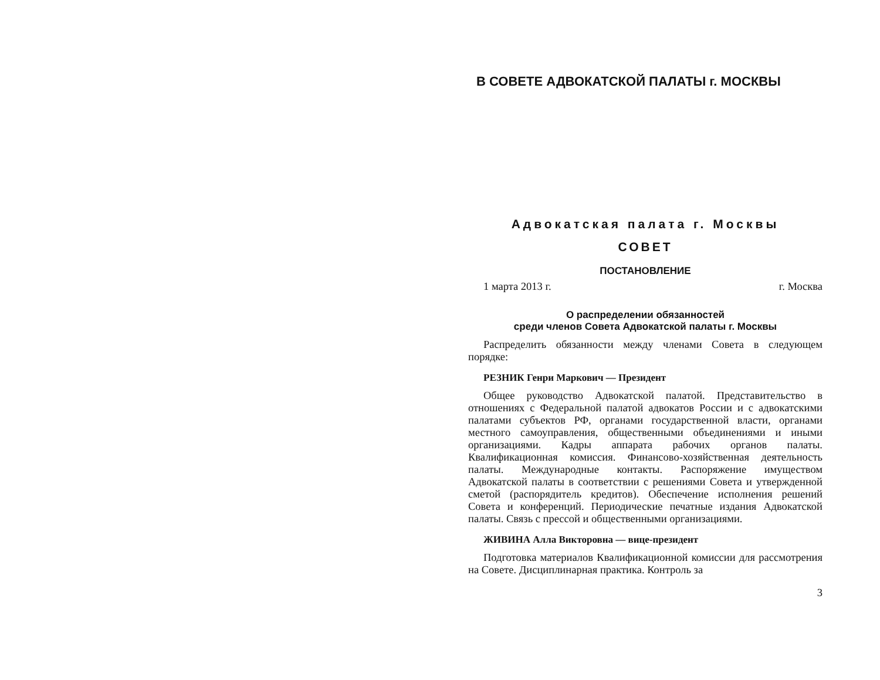В СОВЕТЕ АДВОКАТСКОЙ ПАЛАТЫ г. МОСКВЫ
Адвокатская палата г. Москвы
СОВЕТ
ПОСТАНОВЛЕНИЕ
1 марта 2013 г. г. Москва
О распределении обязанностей
среди членов Совета Адвокатской палаты г. Москвы
Распределить обязанности между членами Совета в следующем порядке:
РЕЗНИК Генри Маркович — Президент
Общее руководство Адвокатской палатой. Представительство в отношениях с Федеральной палатой адвокатов России и с адвокатскими палатами субъектов РФ, органами государственной власти, органами местного самоуправления, общественными объединениями и иными организациями. Кадры аппарата рабочих органов палаты. Квалификационная комиссия. Финансово-хозяйственная деятельность палаты. Международные контакты. Распоряжение имуществом Адвокатской палаты в соответствии с решениями Совета и утвержденной сметой (распорядитель кредитов). Обеспечение исполнения решений Совета и конференций. Периодические печатные издания Адвокатской палаты. Связь с прессой и общественными организациями.
ЖИВИНА Алла Викторовна — вице-президент
Подготовка материалов Квалификационной комиссии для рассмотрения на Совете. Дисциплинарная практика. Контроль за
3